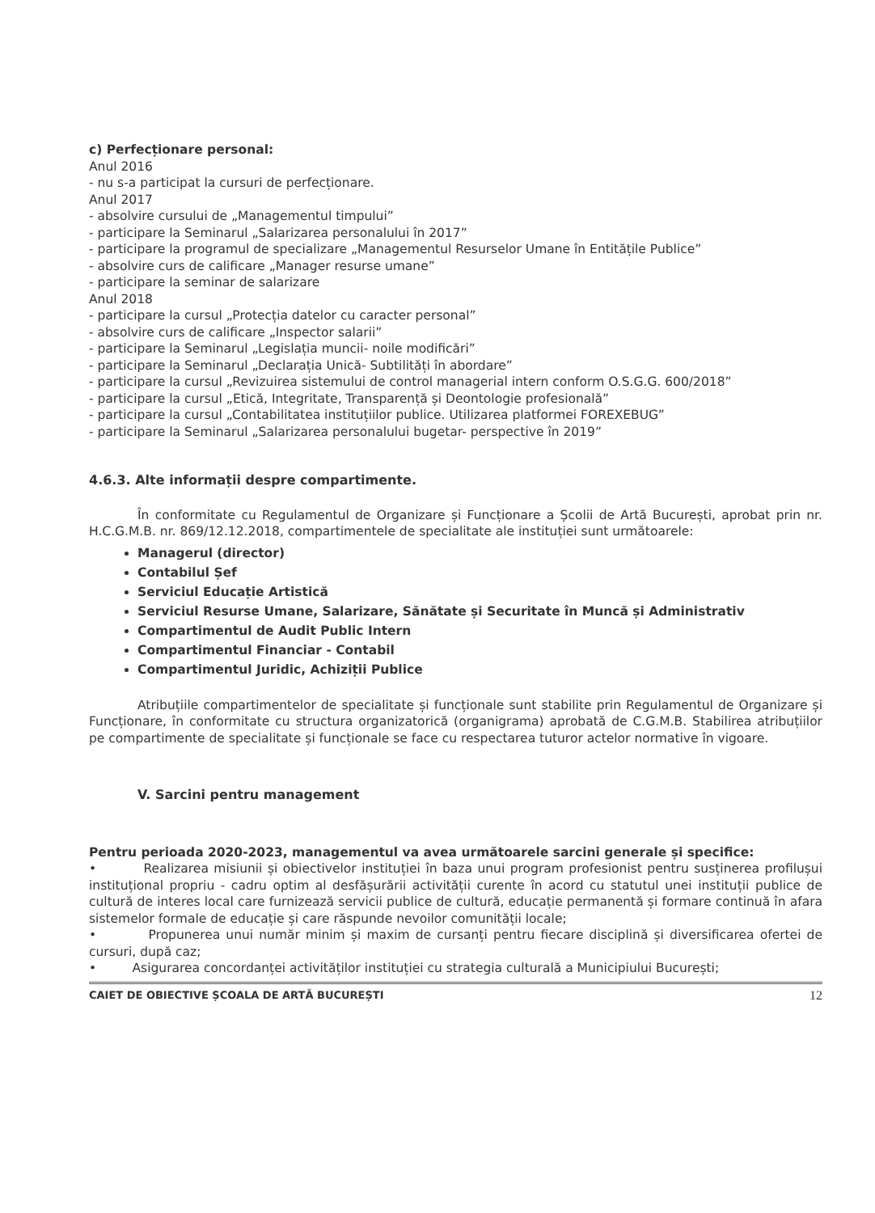c) Perfecționare personal:
Anul 2016
- nu s-a participat la cursuri de perfecționare.
Anul 2017
- absolvire cursului de „Managementul timpului”
- participare la Seminarul „Salarizarea personalului în 2017”
- participare la programul de specializare „Managementul Resurselor Umane în Entitățile Publice”
- absolvire curs de calificare „Manager resurse umane”
- participare la seminar de salarizare
Anul 2018
- participare la cursul „Protecția datelor cu caracter personal”
- absolvire curs de calificare „Inspector salarii”
- participare la Seminarul „Legislația muncii- noile modificări”
- participare la Seminarul „Declarația Unică- Subtilități în abordare”
- participare la cursul „Revizuirea sistemului de control managerial intern conform O.S.G.G. 600/2018”
- participare la cursul „Etică, Integritate, Transparență și Deontologie profesională”
- participare la cursul „Contabilitatea instituțiilor publice. Utilizarea platformei FOREXEBUG”
- participare la Seminarul „Salarizarea personalului bugetar- perspective în 2019”
4.6.3. Alte informații despre compartimente.
În conformitate cu Regulamentul de Organizare și Funcționare a Școlii de Artă București, aprobat prin nr. H.C.G.M.B. nr. 869/12.12.2018, compartimentele de specialitate ale instituției sunt următoarele:
Managerul (director)
Contabilul Șef
Serviciul Educație Artistică
Serviciul Resurse Umane, Salarizare, Sănătate și Securitate în Muncă și Administrativ
Compartimentul de Audit Public Intern
Compartimentul Financiar - Contabil
Compartimentul Juridic, Achiziții Publice
Atribuțiile compartimentelor de specialitate și funcționale sunt stabilite prin Regulamentul de Organizare și Funcționare, în conformitate cu structura organizatorică (organigrama) aprobată de C.G.M.B. Stabilirea atribuțiilor pe compartimente de specialitate și funcționale se face cu respectarea tuturor actelor normative în vigoare.
V. Sarcini pentru management
Pentru perioada 2020-2023, managementul va avea următoarele sarcini generale și specifice:
• Realizarea misiunii și obiectivelor instituției în baza unui program profesionist pentru susținerea profilușui instituțional propriu - cadru optim al desfășurării activității curente în acord cu statutul unei instituții publice de cultură de interes local care furnizează servicii publice de cultură, educație permanentă și formare continuă în afara sistemelor formale de educație și care răspunde nevoilor comunității locale;
• Propunerea unui număr minim și maxim de cursanți pentru fiecare disciplină și diversificarea ofertei de cursuri, după caz;
• Asigurarea concordanței activităților instituției cu strategia culturală a Municipiului București;
CAIET DE OBIECTIVE ȘCOALA DE ARTĂ BUCUREȘTI 12